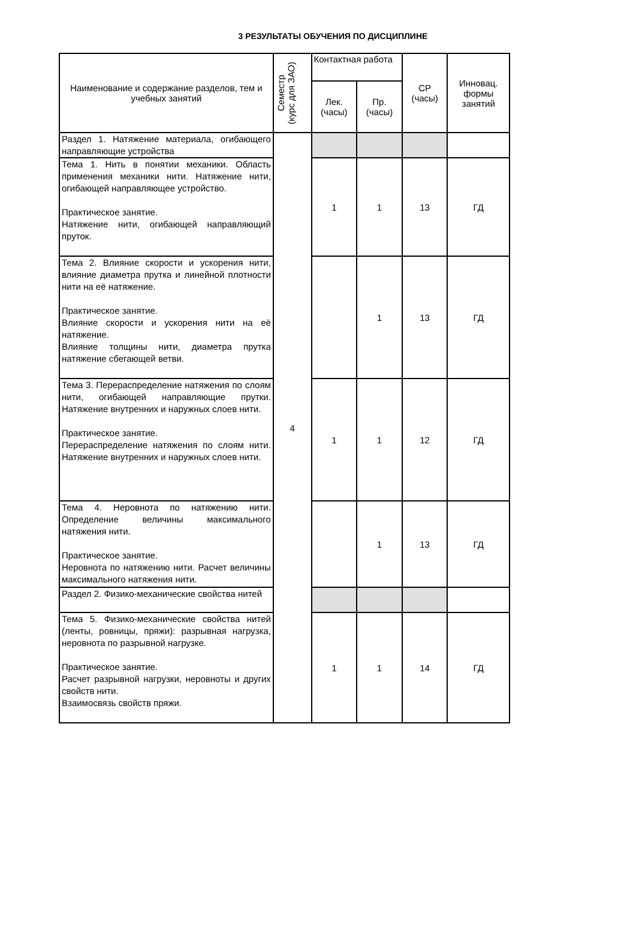3 РЕЗУЛЬТАТЫ ОБУЧЕНИЯ ПО ДИСЦИПЛИНЕ
| Наименование и содержание разделов, тем и учебных занятий | Семестр (курс для ЗАО) | Контактная работа | | СР (часы) | Инновац. формы занятий |
| --- | --- | --- | --- | --- | --- |
| | | Лек. (часы) | Пр. (часы) | | |
| Раздел 1. Натяжение материала, огибающего направляющие устройства | 4 | | | | |
| Тема 1. Нить в понятии механики. Область применения механики нити. Натяжение нити, огибающей направляющее устройство. Практическое занятие. Натяжение нити, огибающей направляющий пруток. | | 1 | 1 | 13 | ГД |
| Тема 2. Влияние скорости и ускорения нити, влияние диаметра прутка и линейной плотности нити на её натяжение. Практическое занятие. Влияние скорости и ускорения нити на её натяжение. Влияние толщины нити, диаметра прутка натяжение сбегающей ветви. | | | 1 | 13 | ГД |
| Тема 3. Перераспределение натяжения по слоям нити, огибающей направляющие прутки. Натяжение внутренних и наружных слоев нити. Практическое занятие. Перераспределение натяжения по слоям нити. Натяжение внутренних и наружных слоев нити. | | 1 | 1 | 12 | ГД |
| Тема 4. Неровнота по натяжению нити. Определение величины максимального натяжения нити. Практическое занятие. Неровнота по натяжению нити. Расчет величины максимального натяжения нити. | | | 1 | 13 | ГД |
| Раздел 2. Физико-механические свойства нитей | | | | | |
| Тема 5. Физико-механические свойства нитей (ленты, ровницы, пряжи): разрывная нагрузка, неровнота по разрывной нагрузке. Практическое занятие. Расчет разрывной нагрузки, неровноты и других свойств нити. Взаимосвязь свойств пряжи. | | 1 | 1 | 14 | ГД |